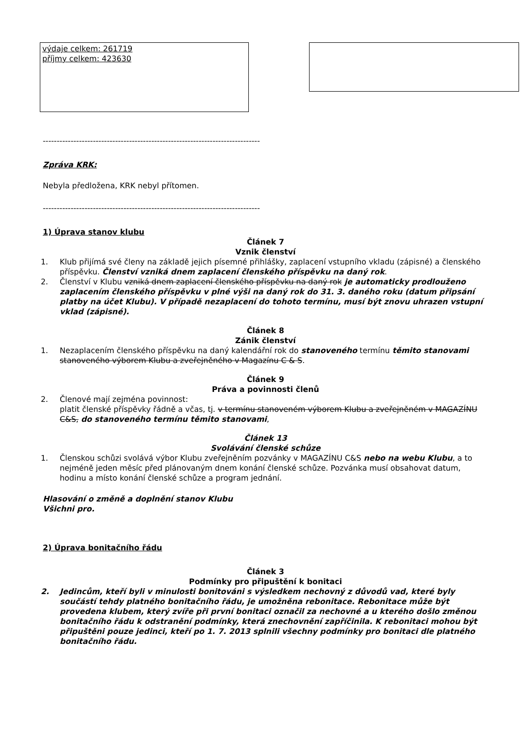výdaje celkem: 261719
příjmy celkem: 423630
------------------------------------------------------------------------------
Zpráva KRK:
Nebyla předložena, KRK nebyl přítomen.
------------------------------------------------------------------------------
1) Úprava stanov klubu
Článek 7
Vznik členství
1. Klub přijímá své členy na základě jejich písemné přihlášky, zaplacení vstupního vkladu (zápisné) a členského příspěvku. Členství vzniká dnem zaplacení členského příspěvku na daný rok.
2. Členství v Klubu vzniká dnem zaplacení členského příspěvku na daný rok je automaticky prodlouženo zaplacením členského příspěvku v plné výši na daný rok do 31. 3. daného roku (datum připsání platby na účet Klubu). V případě nezaplacení do tohoto termínu, musí být znovu uhrazen vstupní vklad (zápisné).
Článek 8
Zánik členství
1. Nezaplacením členského příspěvku na daný kalendářní rok do stanoveného termínu těmito stanovami stanoveného výborem Klubu a zveřejněného v Magazínu C & S.
Článek 9
Práva a povinnosti členů
2. Členové mají zejména povinnost:
platit členské příspěvky řádně a včas, tj. v termínu stanoveném výborem Klubu a zveřejněném v MAGAZÍNU C&S, do stanoveného termínu těmito stanovami,
Článek 13
Svolávání členské schůze
1. Členskou schůzi svolává výbor Klubu zveřejněním pozvánky v MAGAZÍNU C&S nebo na webu Klubu, a to nejméně jeden měsíc před plánovaným dnem konání členské schůze. Pozvánka musí obsahovat datum, hodinu a místo konání členské schůze a program jednání.
Hlasování o změně a doplnění stanov Klubu
Všichni pro.
2) Úprava bonitačního řádu
Článek 3
Podmínky pro připuštění k bonitaci
2. Jedincům, kteří byli v minulosti bonitováni s výsledkem nechovný z důvodů vad, které byly součástí tehdy platného bonitačního řádu, je umožněna rebonitace. Rebonitace může být provedena klubem, který zvíře při první bonitaci označil za nechovné a u kterého došlo změnou bonitačního řádu k odstranění podmínky, která znechovnění zapříčinila. K rebonitaci mohou být připuštěni pouze jedinci, kteří po 1. 7. 2013 splnili všechny podmínky pro bonitaci dle platného bonitačního řádu.